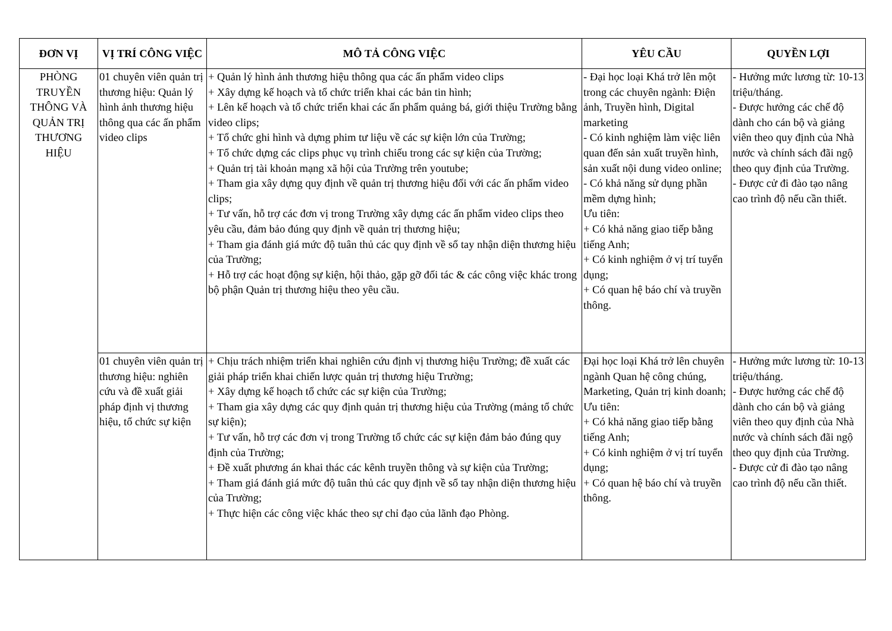| ĐƠN VỊ | VỊ TRÍ CÔNG VIỆC | MÔ TẢ CÔNG VIỆC | YÊU CẦU | QUYỀN LỢI |
| --- | --- | --- | --- | --- |
| PHÒNG TRUYỀN THÔNG VÀ QUẢN TRỊ THƯƠNG HIỆU | 01 chuyên viên quản trị thương hiệu: Quản lý hình ảnh thương hiệu thông qua các ấn phẩm video clips | + Quản lý hình ảnh thương hiệu thông qua các ấn phẩm video clips + Xây dựng kế hoạch và tổ chức triển khai các bản tin hình; + Lên kế hoạch và tổ chức triển khai các ấn phẩm quảng bá, giới thiệu Trường bằng video clips; + Tổ chức ghi hình và dựng phim tư liệu về các sự kiện lớn của Trường; + Tổ chức dựng các clips phục vụ trình chiếu trong các sự kiện của Trường; + Quản trị tài khoản mạng xã hội của Trường trên youtube; + Tham gia xây dựng quy định về quản trị thương hiệu đối với các ấn phẩm video clips; + Tư vấn, hỗ trợ các đơn vị trong Trường xây dựng các ấn phẩm video clips theo yêu cầu, đảm bảo đúng quy định về quản trị thương hiệu; + Tham gia đánh giá mức độ tuân thủ các quy định về sổ tay nhận diện thương hiệu của Trường; + Hỗ trợ các hoạt động sự kiện, hội thảo, gặp gỡ đối tác & các công việc khác trong bộ phận Quản trị thương hiệu theo yêu cầu. | - Đại học loại Khá trở lên một trong các chuyên ngành: Điện ảnh, Truyền hình, Digital marketing - Có kinh nghiệm làm việc liên quan đến sản xuất truyền hình, sản xuất nội dung video online; - Có khả năng sử dụng phần mềm dựng hình; Ưu tiên: + Có khả năng giao tiếp bằng tiếng Anh; + Có kinh nghiệm ở vị trí tuyển dụng; + Có quan hệ báo chí và truyền thông. | - Hưởng mức lương từ: 10-13 triệu/tháng. - Được hưởng các chế độ dành cho cán bộ và giảng viên theo quy định của Nhà nước và chính sách đãi ngộ theo quy định của Trường. - Được cử đi đào tạo nâng cao trình độ nếu cần thiết. |
| | 01 chuyên viên quản trị thương hiệu: nghiên cứu và đề xuất giải pháp định vị thương hiệu, tổ chức sự kiện | + Chịu trách nhiệm triển khai nghiên cứu định vị thương hiệu Trường; đề xuất các giải pháp triển khai chiến lược quản trị thương hiệu Trường; + Xây dựng kế hoạch tổ chức các sự kiện của Trường; + Tham gia xây dựng các quy định quản trị thương hiệu của Trường (mảng tổ chức sự kiện); + Tư vấn, hỗ trợ các đơn vị trong Trường tổ chức các sự kiện đảm bảo đúng quy định của Trường; + Đề xuất phương án khai thác các kênh truyền thông và sự kiện của Trường; + Tham giá đánh giá mức độ tuân thủ các quy định về sổ tay nhận diện thương hiệu của Trường; + Thực hiện các công việc khác theo sự chỉ đạo của lãnh đạo Phòng. | Đại học loại Khá trở lên chuyên ngành Quan hệ công chúng, Marketing, Quản trị kinh doanh; Ưu tiên: + Có khả năng giao tiếp bằng tiếng Anh; + Có kinh nghiệm ở vị trí tuyển dụng; + Có quan hệ báo chí và truyền thông. | - Hưởng mức lương từ: 10-13 triệu/tháng. - Được hưởng các chế độ dành cho cán bộ và giảng viên theo quy định của Nhà nước và chính sách đãi ngộ theo quy định của Trường. - Được cử đi đào tạo nâng cao trình độ nếu cần thiết. |